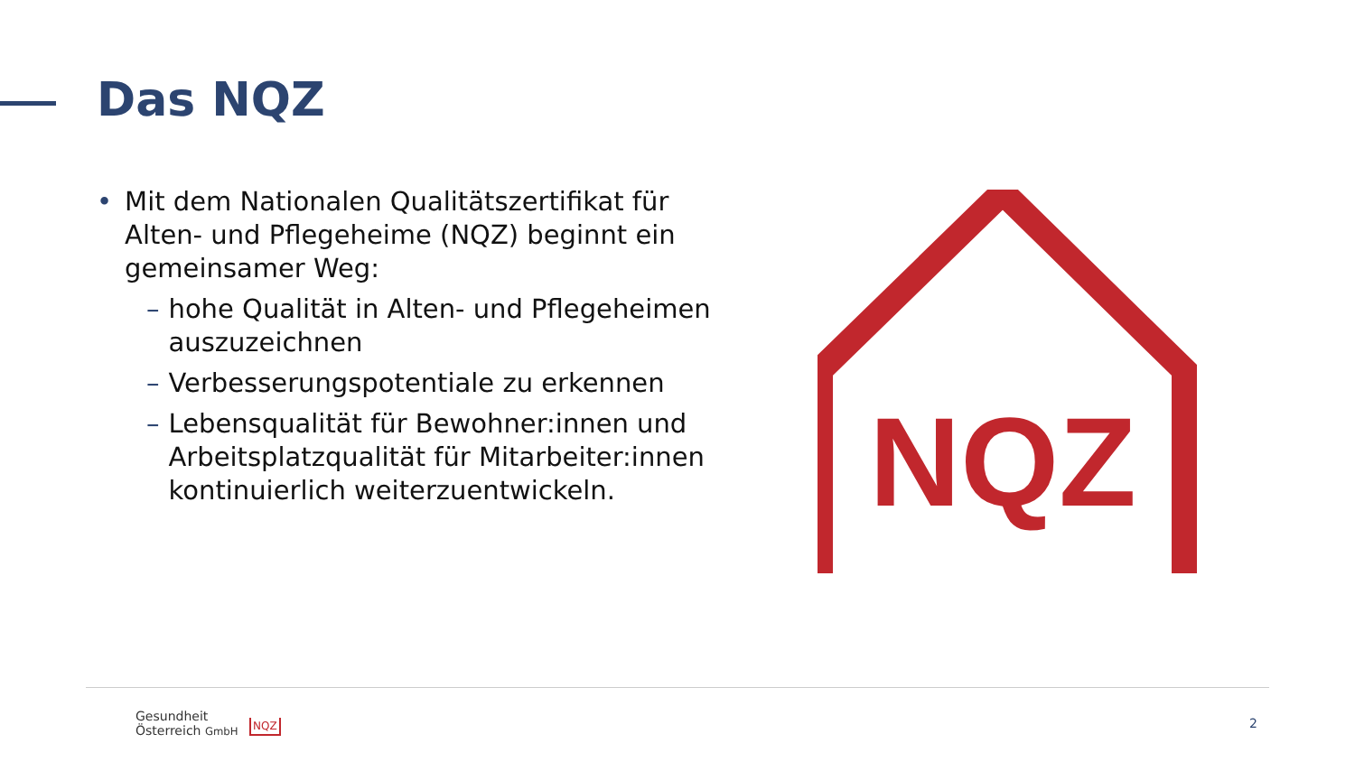Das NQZ
• Mit dem Nationalen Qualitätszertifikat für Alten- und Pflegeheime (NQZ) beginnt ein gemeinsamer Weg:
– hohe Qualität in Alten- und Pflegeheimen auszuzeichnen
– Verbesserungspotentiale zu erkennen
– Lebensqualität für Bewohner:innen und Arbeitsplatzqualität für Mitarbeiter:innen kontinuierlich weiterzuentwickeln.
NQZ
Gesundheit
Österreich GmbH
NQZ 2